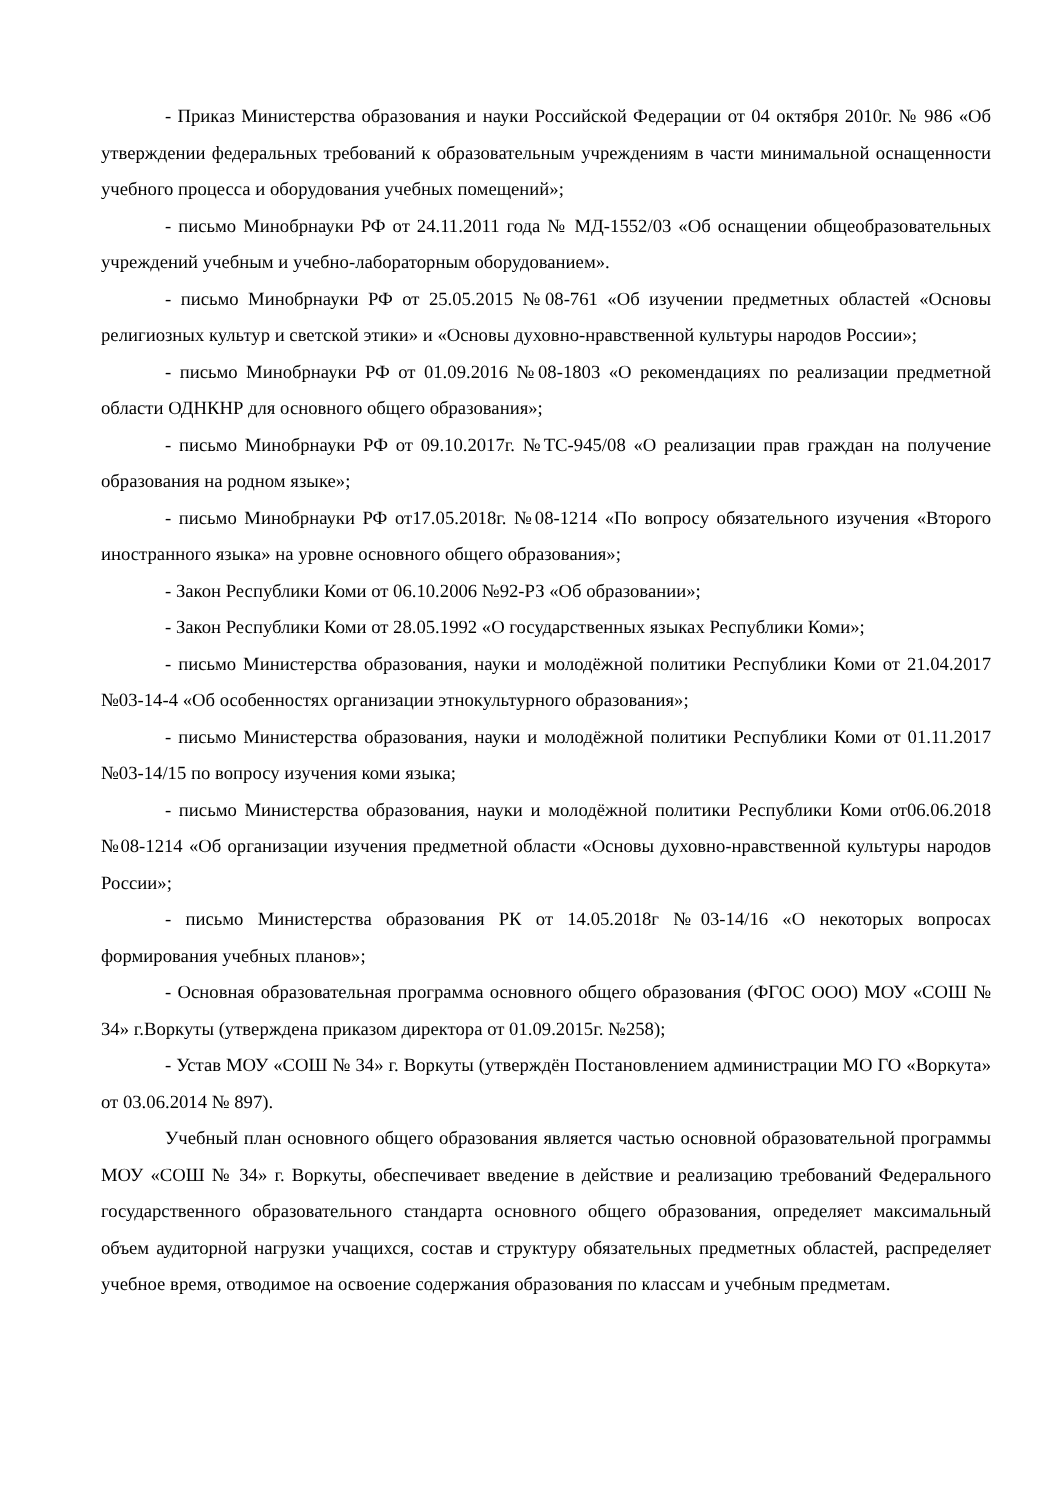- Приказ Министерства образования и науки Российской Федерации от 04 октября 2010г. № 986 «Об утверждении федеральных требований к образовательным учреждениям в части минимальной оснащенности учебного процесса и оборудования учебных помещений»;
- письмо Минобрнауки РФ от 24.11.2011 года № МД-1552/03 «Об оснащении общеобразовательных учреждений учебным и учебно-лабораторным оборудованием».
- письмо Минобрнауки РФ от 25.05.2015 №08-761 «Об изучении предметных областей «Основы религиозных культур и светской этики» и «Основы духовно-нравственной культуры народов России»;
- письмо Минобрнауки РФ от 01.09.2016 №08-1803 «О рекомендациях по реализации предметной области ОДНКНР для основного общего образования»;
- письмо Минобрнауки РФ от 09.10.2017г. №ТС-945/08 «О реализации прав граждан на получение образования на родном языке»;
- письмо Минобрнауки РФ от17.05.2018г. №08-1214 «По вопросу обязательного изучения «Второго иностранного языка» на уровне основного общего образования»;
- Закон Республики Коми от 06.10.2006 №92-РЗ «Об образовании»;
- Закон Республики Коми от 28.05.1992 «О государственных языках Республики Коми»;
- письмо Министерства образования, науки и молодёжной политики Республики Коми от 21.04.2017 №03-14-4 «Об особенностях организации этнокультурного образования»;
- письмо Министерства образования, науки и молодёжной политики Республики Коми от 01.11.2017 №03-14/15 по вопросу изучения коми языка;
- письмо Министерства образования, науки и молодёжной политики Республики Коми от06.06.2018 №08-1214 «Об организации изучения предметной области «Основы духовно-нравственной культуры народов России»;
- письмо Министерства образования РК от 14.05.2018г №03-14/16 «О некоторых вопросах формирования учебных планов»;
- Основная образовательная программа основного общего образования (ФГОС ООО) МОУ «СОШ № 34» г.Воркуты (утверждена приказом директора от 01.09.2015г. №258);
- Устав МОУ «СОШ № 34» г. Воркуты (утверждён Постановлением администрации МО ГО «Воркута» от 03.06.2014 № 897).
Учебный план основного общего образования является частью основной образовательной программы МОУ «СОШ № 34» г. Воркуты, обеспечивает введение в действие и реализацию требований Федерального государственного образовательного стандарта основного общего образования, определяет максимальный объем аудиторной нагрузки учащихся, состав и структуру обязательных предметных областей, распределяет учебное время, отводимое на освоение содержания образования по классам и учебным предметам.